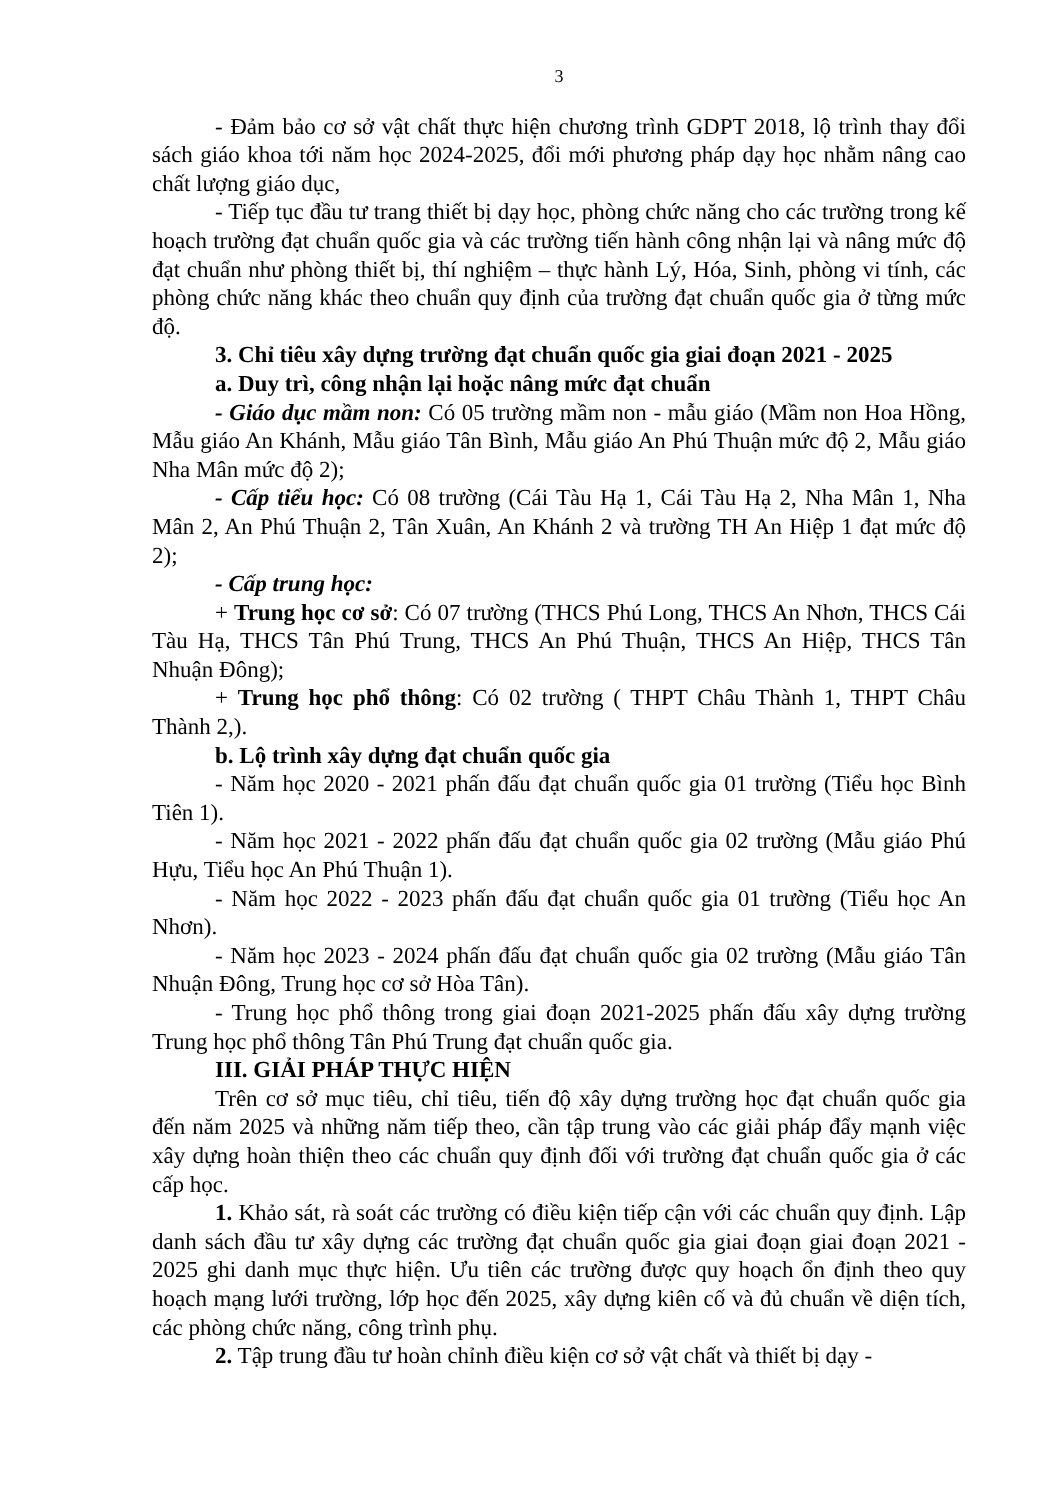3
- Đảm bảo cơ sở vật chất thực hiện chương trình GDPT 2018, lộ trình thay đổi sách giáo khoa tới năm học 2024-2025, đổi mới phương pháp dạy học nhằm nâng cao chất lượng giáo dục,
- Tiếp tục đầu tư trang thiết bị dạy học, phòng chức năng cho các trường trong kế hoạch trường đạt chuẩn quốc gia và các trường tiến hành công nhận lại và nâng mức độ đạt chuẩn như phòng thiết bị, thí nghiệm – thực hành Lý, Hóa, Sinh, phòng vi tính, các phòng chức năng khác theo chuẩn quy định của trường đạt chuẩn quốc gia ở từng mức độ.
3. Chỉ tiêu xây dựng trường đạt chuẩn quốc gia giai đoạn 2021 - 2025
a. Duy trì, công nhận lại hoặc nâng mức đạt chuẩn
- Giáo dục mầm non: Có 05 trường mầm non - mẫu giáo (Mầm non Hoa Hồng, Mẫu giáo An Khánh, Mẫu giáo Tân Bình, Mẫu giáo An Phú Thuận mức độ 2, Mẫu giáo Nha Mân mức độ 2);
- Cấp tiểu học: Có 08 trường (Cái Tàu Hạ 1, Cái Tàu Hạ 2, Nha Mân 1, Nha Mân 2, An Phú Thuận 2, Tân Xuân, An Khánh 2 và trường TH An Hiệp 1 đạt mức độ 2);
- Cấp trung học:
+ Trung học cơ sở: Có 07 trường (THCS Phú Long, THCS An Nhơn, THCS Cái Tàu Hạ, THCS Tân Phú Trung, THCS An Phú Thuận, THCS An Hiệp, THCS Tân Nhuận Đông);
+ Trung học phổ thông: Có 02 trường ( THPT Châu Thành 1, THPT Châu Thành 2,).
b. Lộ trình xây dựng đạt chuẩn quốc gia
- Năm học 2020 - 2021 phấn đấu đạt chuẩn quốc gia 01 trường (Tiểu học Bình Tiên 1).
- Năm học 2021 - 2022 phấn đấu đạt chuẩn quốc gia 02 trường (Mẫu giáo Phú Hựu, Tiểu học An Phú Thuận 1).
- Năm học 2022 - 2023 phấn đấu đạt chuẩn quốc gia 01 trường (Tiểu học An Nhơn).
- Năm học 2023 - 2024 phấn đấu đạt chuẩn quốc gia 02 trường (Mẫu giáo Tân Nhuận Đông, Trung học cơ sở Hòa Tân).
- Trung học phổ thông trong giai đoạn 2021-2025 phấn đấu xây dựng trường Trung học phổ thông Tân Phú Trung đạt chuẩn quốc gia.
III. GIẢI PHÁP THỰC HIỆN
Trên cơ sở mục tiêu, chỉ tiêu, tiến độ xây dựng trường học đạt chuẩn quốc gia đến năm 2025 và những năm tiếp theo, cần tập trung vào các giải pháp đẩy mạnh việc xây dựng hoàn thiện theo các chuẩn quy định đối với trường đạt chuẩn quốc gia ở các cấp học.
1. Khảo sát, rà soát các trường có điều kiện tiếp cận với các chuẩn quy định. Lập danh sách đầu tư xây dựng các trường đạt chuẩn quốc gia giai đoạn giai đoạn 2021 - 2025 ghi danh mục thực hiện. Ưu tiên các trường được quy hoạch ổn định theo quy hoạch mạng lưới trường, lớp học đến 2025, xây dựng kiên cố và đủ chuẩn về diện tích, các phòng chức năng, công trình phụ.
2. Tập trung đầu tư hoàn chỉnh điều kiện cơ sở vật chất và thiết bị dạy -